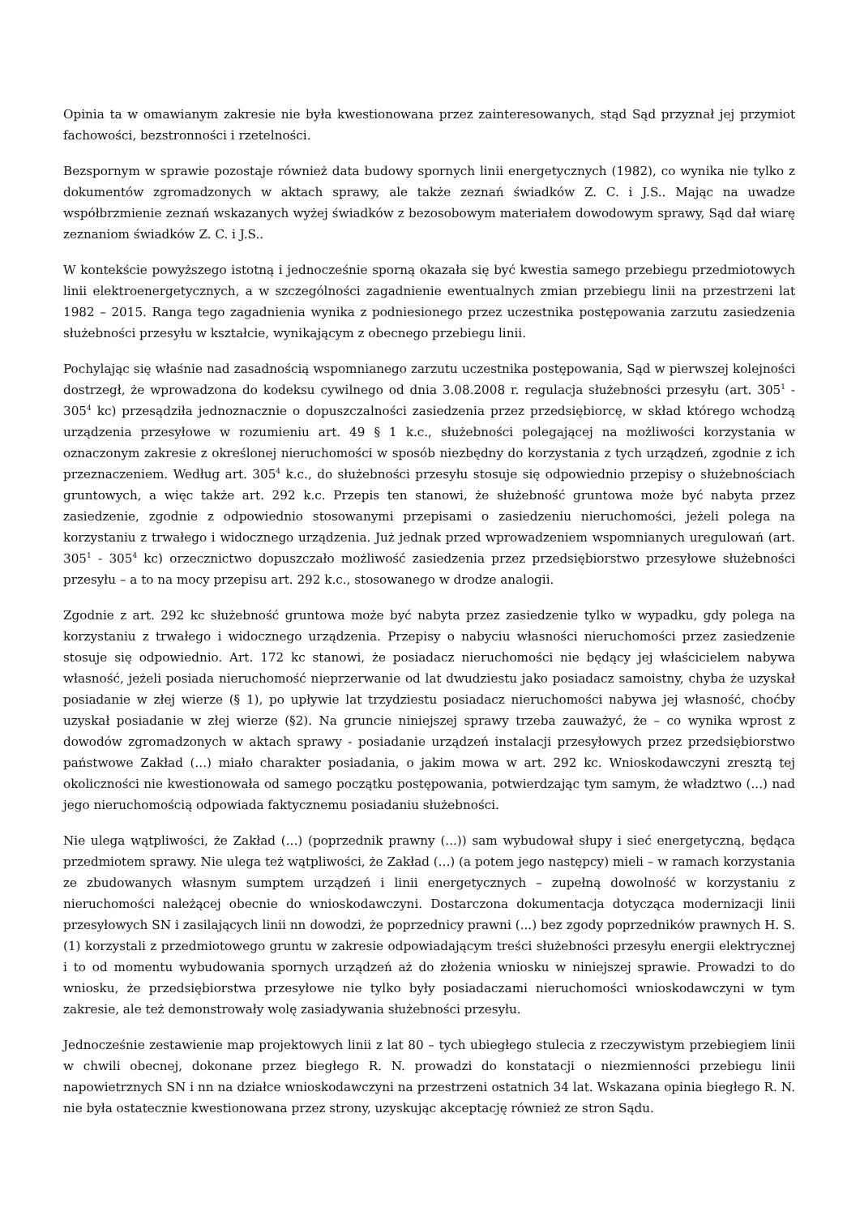Opinia ta w omawianym zakresie nie była kwestionowana przez zainteresowanych, stąd Sąd przyznał jej przymiot fachowości, bezstronności i rzetelności.
Bezspornym w sprawie pozostaje również data budowy spornych linii energetycznych (1982), co wynika nie tylko z dokumentów zgromadzonych w aktach sprawy, ale także zeznań świadków Z. C. i J.S.. Mając na uwadze współbrzmienie zeznań wskazanych wyżej świadków z bezosobowym materiałem dowodowym sprawy, Sąd dał wiarę zeznaniom świadków Z. C. i J.S..
W kontekście powyższego istotną i jednocześnie sporną okazała się być kwestia samego przebiegu przedmiotowych linii elektroenergetycznych, a w szczególności zagadnienie ewentualnych zmian przebiegu linii na przestrzeni lat 1982 – 2015. Ranga tego zagadnienia wynika z podniesionego przez uczestnika postępowania zarzutu zasiedzenia służebności przesyłu w kształcie, wynikającym z obecnego przebiegu linii.
Pochylając się właśnie nad zasadnością wspomnianego zarzutu uczestnika postępowania, Sąd w pierwszej kolejności dostrzegł, że wprowadzona do kodeksu cywilnego od dnia 3.08.2008 r. regulacja służebności przesyłu (art. 305<sup>1</sup> - 305<sup>4</sup> kc) przesądziła jednoznacznie o dopuszczalności zasiedzenia przez przedsiębiorcę, w skład którego wchodzą urządzenia przesyłowe w rozumieniu art. 49 § 1 k.c., służebności polegającej na możliwości korzystania w oznaczonym zakresie z określonej nieruchomości w sposób niezbędny do korzystania z tych urządzeń, zgodnie z ich przeznaczeniem. Według art. 305<sup>4</sup> k.c., do służebności przesyłu stosuje się odpowiednio przepisy o służebnościach gruntowych, a więc także art. 292 k.c. Przepis ten stanowi, że służebność gruntowa może być nabyta przez zasiedzenie, zgodnie z odpowiednio stosowanymi przepisami o zasiedzeniu nieruchomości, jeżeli polega na korzystaniu z trwałego i widocznego urządzenia. Już jednak przed wprowadzeniem wspomnianych uregulowań (art. 305<sup>1</sup> - 305<sup>4</sup> kc) orzecznictwo dopuszczało możliwość zasiedzenia przez przedsiębiorstwo przesyłowe służebności przesyłu – a to na mocy przepisu art. 292 k.c., stosowanego w drodze analogii.
Zgodnie z art. 292 kc służebność gruntowa może być nabyta przez zasiedzenie tylko w wypadku, gdy polega na korzystaniu z trwałego i widocznego urządzenia. Przepisy o nabyciu własności nieruchomości przez zasiedzenie stosuje się odpowiednio. Art. 172 kc stanowi, że posiadacz nieruchomości nie będący jej właścicielem nabywa własność, jeżeli posiada nieruchomość nieprzerwanie od lat dwudziestu jako posiadacz samoistny, chyba że uzyskał posiadanie w złej wierze (§ 1), po upływie lat trzydziestu posiadacz nieruchomości nabywa jej własność, choćby uzyskał posiadanie w złej wierze (§2). Na gruncie niniejszej sprawy trzeba zauważyć, że – co wynika wprost z dowodów zgromadzonych w aktach sprawy - posiadanie urządzeń instalacji przesyłowych przez przedsiębiorstwo państwowe Zakład (...) miało charakter posiadania, o jakim mowa w art. 292 kc. Wnioskodawczyni zresztą tej okoliczności nie kwestionowała od samego początku postępowania, potwierdzając tym samym, że władztwo (...) nad jego nieruchomością odpowiada faktycznemu posiadaniu służebności.
Nie ulega wątpliwości, że Zakład (...) (poprzednik prawny (...)) sam wybudował słupy i sieć energetyczną, będąca przedmiotem sprawy. Nie ulega też wątpliwości, że Zakład (...) (a potem jego następcy) mieli – w ramach korzystania ze zbudowanych własnym sumptem urządzeń i linii energetycznych – zupełną dowolność w korzystaniu z nieruchomości należącej obecnie do wnioskodawczyni. Dostarczona dokumentacja dotycząca modernizacji linii przesyłowych SN i zasilających linii nn dowodzi, że poprzednicy prawni (...) bez zgody poprzedników prawnych H. S. (1) korzystali z przedmiotowego gruntu w zakresie odpowiadającym treści służebności przesyłu energii elektrycznej i to od momentu wybudowania spornych urządzeń aż do złożenia wniosku w niniejszej sprawie. Prowadzi to do wniosku, że przedsiębiorstwa przesyłowe nie tylko były posiadaczami nieruchomości wnioskodawczyni w tym zakresie, ale też demonstrowały wolę zasiadywania służebności przesyłu.
Jednocześnie zestawienie map projektowych linii z lat 80 – tych ubiegłego stulecia z rzeczywistym przebiegiem linii w chwili obecnej, dokonane przez biegłego R. N. prowadzi do konstatacji o niezmienności przebiegu linii napowietrznych SN i nn na działce wnioskodawczyni na przestrzeni ostatnich 34 lat. Wskazana opinia biegłego R. N. nie była ostatecznie kwestionowana przez strony, uzyskując akceptację również ze stron Sądu.